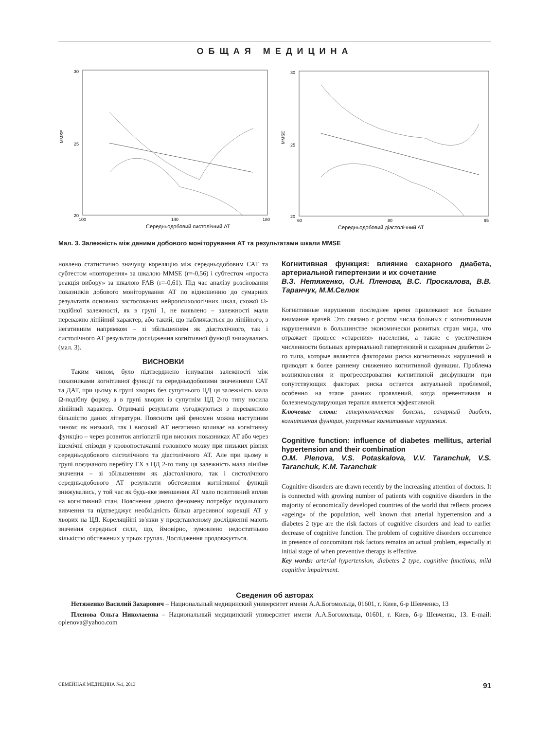ОБЩАЯ МЕДИЦИНА
30
20
25
100
140
180
MMSE
Середньодобовий систолічний АТ
30
20
25
60
80
95
MMSE
Середньодобовий діастолічний АТ
Мал. 3. Залежність між даними добового моніторування АТ та результатами шкали MMSE
новлено статистично значущу кореляцію між середньодобовим САТ та субтестом «повторення» за шкалою MMSE (r=-0,56) і субтестом «проста реакція вибору» за шкалою FAB (r=-0,61). Під час аналізу розсіювання показників добового моніторування АТ по відношенню до сумарних результатів основних застосованих нейропсихологічних шкал, схожої Ω-подібної залежності, як в групі 1, не виявлено – залежності мали переважно лінійний характер, або такий, що наближається до лінійного, з негативним напрямком – зі збільшенням як діастолічного, так і систолічного АТ результати дослідження когнітивної функції знижувались (мал. 3).
ВИСНОВКИ
Таким чином, було підтверджено існування залежності між показниками когнітивної функції та середньодобовими значеннями САТ та ДАТ, при цьому в групі хворих без супутнього ЦД ця залежність мала Ω-подібну форму, а в групі хворих із супутнім ЦД 2-го типу носила лінійний характер. Отримані результати узгоджуються з переважною більшістю даних літератури. Пояснити цей феномен можна наступним чином: як низький, так і високий АТ негативно впливає на когнітивну функцію – через розвиток ангіопатії при високих показниках АТ або через ішемічні епізоди у кровопостачанні головного мозку при низьких рівнях середньодобового систолічного та діастолічного АТ. Але при цьому в групі поєднаного перебігу ГХ з ЦД 2-го типу ця залежність мала лінійне значення – зі збільшенням як діастолічного, так і систолічного середньодобового АТ результати обстеження когнітивної функції знижувались, у той час як будь-яке зменшення АТ мало позитивний вплив на когнітивний стан. Пояснення даного феномену потребує подальшого вивчення та підтверджує необхідність більш агресивної корекції АТ у хворих на ЦД. Кореляційні зв'язки у представленому дослідженні мають значення середньої сили, що, ймовірно, зумовлено недостатньою кількістю обстежених у трьох групах. Дослідження продовжується.
Когнитивная функция: влияние сахарного диабета, артериальной гипертензии и их сочетание
В.З. Нетяженко, О.Н. Пленова, В.С. Проскалова, В.В. Таранчук, М.М.Селюк
Когнитивные нарушения последнее время привлекают все большее внимание врачей. Это связано с ростом числа больных с когнитивными нарушениями в большинстве экономически развитых стран мира, что отражает процесс «старения» населения, а также с увеличением численности больных артериальной гипертензией и сахарным диабетом 2-го типа, которые являются факторами риска когнитивных нарушений и приводят к более раннему снижению когнитивной функции. Проблема возникновения и прогрессирования когнитивной дисфункции при сопутствующих факторах риска остается актуальной проблемой, особенно на этапе ранних проявлений, когда превентивная и болезнемодулирующая терапия является эффективной.
Ключевые слова: гипертоническая болезнь, сахарный диабет, когнитивная функция, умеренные когнитивные нарушения.
Cognitive function: influence of diabetes mellitus, arterial hypertension and their combination
O.M. Plenova, V.S. Potaskalova, V.V. Taranchuk, V.S. Taranchuk, K.M. Taranchuk
Cognitive disorders are drawn recently by the increasing attention of doctors. It is connected with growing number of patients with cognitive disorders in the majority of economically developed countries of the world that reflects process «ageing» of the population, well known that arterial hypertension and a diabetes 2 type are the risk factors of cognitive disorders and lead to earlier decrease of cognitive function. The problem of cognitive disorders occurrence in presence of concomitant risk factors remains an actual problem, especially at initial stage of when preventive therapy is effective.
Key words: arterial hypertension, diabetes 2 type, cognitive functions, mild cognitive impairment.
Сведения об авторах
Нетяженко Василий Захарович – Национальный медицинский университет имени А.А.Богомольца, 01601, г. Киев, б-р Шевченко, 13
Пленова Ольга Николаевна – Национальный медицинский университет имени А.А.Богомольца, 01601, г. Киев, б-р Шевченко, 13. E-mail: oplenova@yahoo.com
СЕМЕЙНАЯ МЕДИЦИНА №1, 2013 91